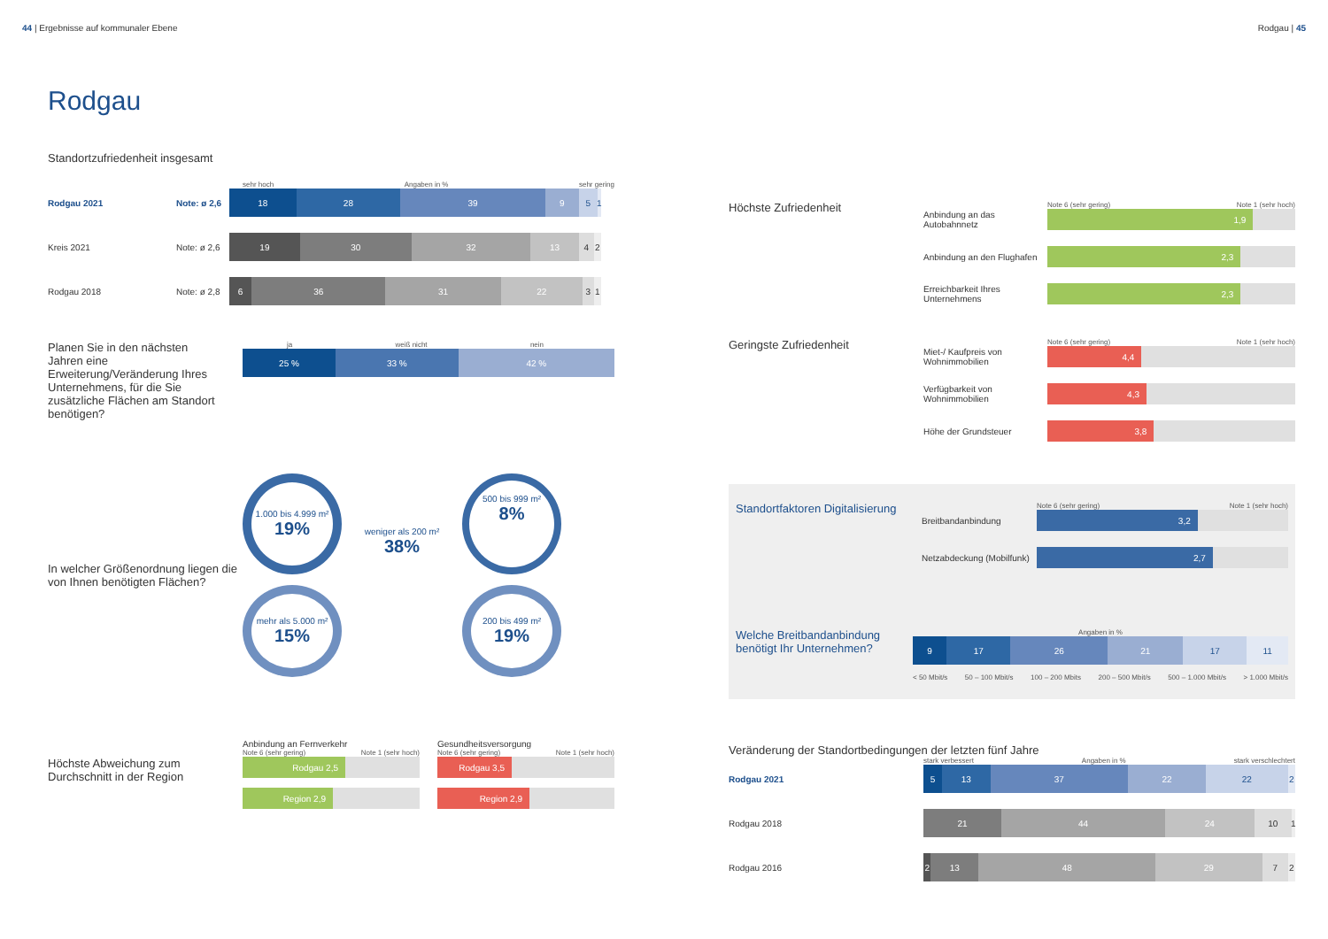44 | Ergebnisse auf kommunaler Ebene
Rodgau
Standortzufriedenheit insgesamt
sehr hoch Angaben in % sehr gering
Rodgau 2021 Note: ø 2,6
18 28 39 9 5 1
Kreis 2021 Note: ø 2,6
19 30 32 13 4 2
Rodgau 2018 Note: ø 2,8
6 36 31 22 3 1
Planen Sie in den nächsten Jahren eine Erweiterung/Veränderung Ihres Unternehmens, für die Sie zusätzliche Flächen am Standort benötigen?
ja weiß nicht nein
25 % 33 % 42 %
In welcher Größenordnung liegen die von Ihnen benötigten Flächen?
1.000 bis 4.999 m²
19%
weniger als 200 m²
38%
500 bis 999 m²
8%
mehr als 5.000 m²
15%
200 bis 499 m²
19%
Höchste Abweichung zum Durchschnitt in der Region
Anbindung an Fernverkehr
Note 6 (sehr gering) Note 1 (sehr hoch)
Rodgau 2,5
Region 2,9
Gesundheitsversorgung
Note 6 (sehr gering) Note 1 (sehr hoch)
Rodgau 3,5
Region 2,9
Rodgau | 45
Höchste Zufriedenheit
Note 6 (sehr gering) Note 1 (sehr hoch)
Anbindung an das Autobahnnetz
1,9
Anbindung an den Flughafen
2,3
Erreichbarkeit Ihres Unternehmens
2,3
Geringste Zufriedenheit
Note 6 (sehr gering) Note 1 (sehr hoch)
Miet-/ Kaufpreis von Wohnimmobilien
4,4
Verfügbarkeit von Wohnimmobilien
4,3
Höhe der Grundsteuer
3,8
Standortfaktoren Digitalisierung
Note 6 (sehr gering) Note 1 (sehr hoch)
Breitbandanbindung
3,2
Netzabdeckung (Mobilfunk)
2,7
Welche Breitbandanbindung benötigt Ihr Unternehmen?
Angaben in %
9 17 26 21 17 11
< 50 Mbit/s 50 – 100 Mbit/s 100 – 200 Mbits 200 – 500 Mbit/s 500 – 1.000 Mbit/s > 1.000 Mbit/s
Veränderung der Standortbedingungen der letzten fünf Jahre
stark verbessert Angaben in % stark verschlechtert
Rodgau 2021
5 13 37 22 22 2
Rodgau 2018
21 44 24 10 1
Rodgau 2016
2 13 48 29 7 2